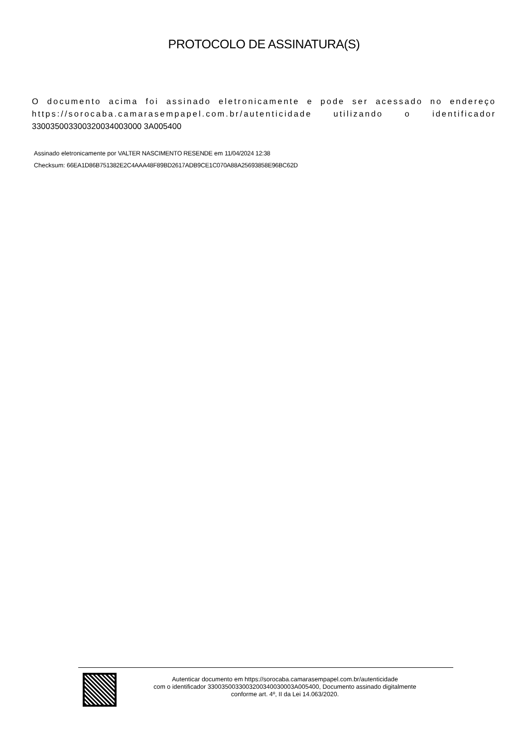PROTOCOLO DE ASSINATURA(S)
O documento acima foi assinado eletronicamente e pode ser acessado no endereço https://sorocaba.camarasempapel.com.br/autenticidade utilizando o identificador 330035003300320034003000 3A005400
Assinado eletronicamente por VALTER NASCIMENTO RESENDE em 11/04/2024 12:38
Checksum: 66EA1D86B751382E2C4AAA48F89BD2617ADB9CE1C070A88A25693858E96BC62D
Autenticar documento em https://sorocaba.camarasempapel.com.br/autenticidade
com o identificador 3300350033003200340030003A005400, Documento assinado digitalmente
conforme art. 4º, II da Lei 14.063/2020.